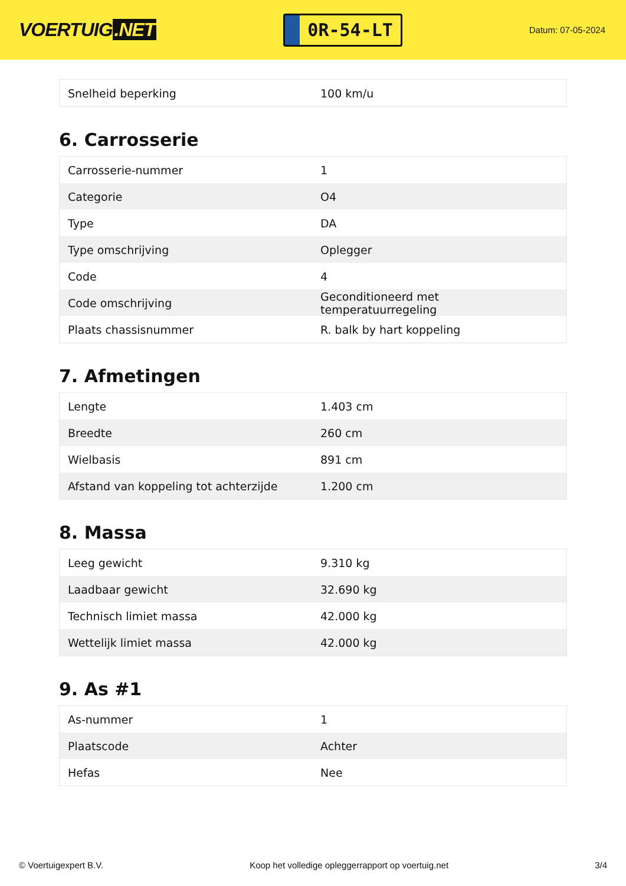VOERTUIG.NET
0R-54-LT
Datum: 07-05-2024
| Snelheid beperking | 100 km/u |
6. Carrosserie
| Carrosserie-nummer | 1 |
| Categorie | O4 |
| Type | DA |
| Type omschrijving | Oplegger |
| Code | 4 |
| Code omschrijving | Geconditioneerd met temperatuurregeling |
| Plaats chassisnummer | R. balk by hart koppeling |
7. Afmetingen
| Lengte | 1.403 cm |
| Breedte | 260 cm |
| Wielbasis | 891 cm |
| Afstand van koppeling tot achterzijde | 1.200 cm |
8. Massa
| Leeg gewicht | 9.310 kg |
| Laadbaar gewicht | 32.690 kg |
| Technisch limiet massa | 42.000 kg |
| Wettelijk limiet massa | 42.000 kg |
9. As #1
| As-nummer | 1 |
| Plaatscode | Achter |
| Hefas | Nee |
© Voertuigexpert B.V. Koop het volledige opleggerrapport op voertuig.net 3/4